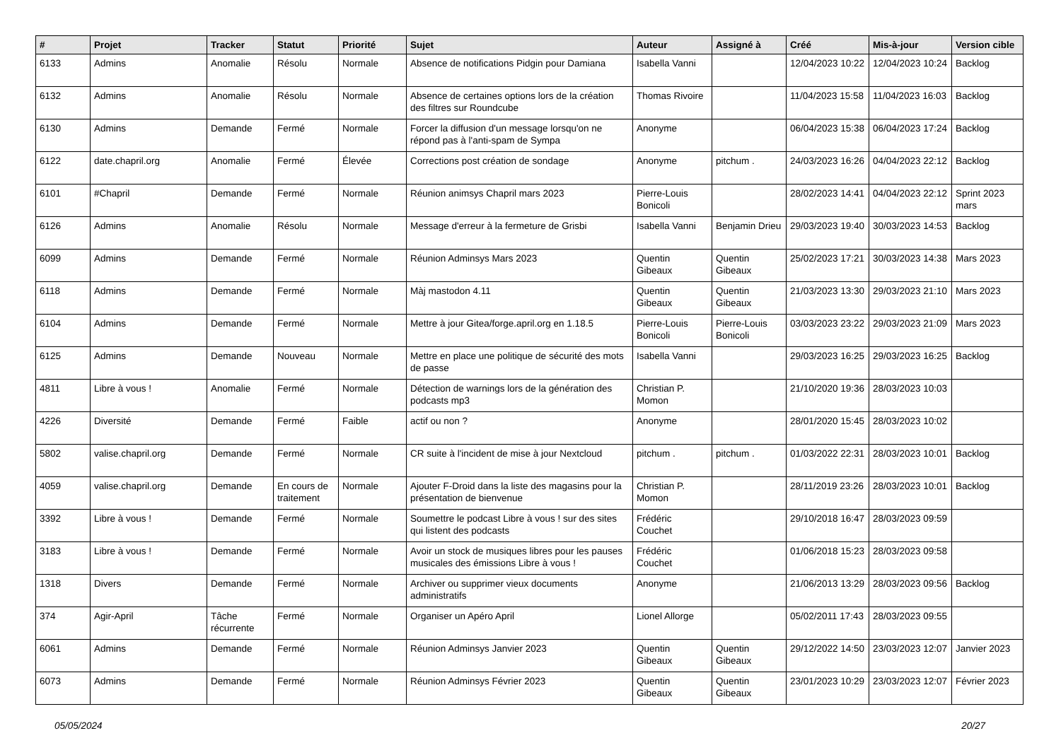| # | Projet | Tracker | Statut | Priorité | Sujet | Auteur | Assigné à | Créé | Mis-à-jour | Version cible |
| --- | --- | --- | --- | --- | --- | --- | --- | --- | --- | --- |
| 6133 | Admins | Anomalie | Résolu | Normale | Absence de notifications Pidgin pour Damiana | Isabella Vanni | | 12/04/2023 10:22 | 12/04/2023 10:24 | Backlog |
| 6132 | Admins | Anomalie | Résolu | Normale | Absence de certaines options lors de la création des filtres sur Roundcube | Thomas Rivoire | | 11/04/2023 15:58 | 11/04/2023 16:03 | Backlog |
| 6130 | Admins | Demande | Fermé | Normale | Forcer la diffusion d'un message lorsqu'on ne répond pas à l'anti-spam de Sympa | Anonyme | | 06/04/2023 15:38 | 06/04/2023 17:24 | Backlog |
| 6122 | date.chapril.org | Anomalie | Fermé | Élevée | Corrections post création de sondage | Anonyme | pitchum . | 24/03/2023 16:26 | 04/04/2023 22:12 | Backlog |
| 6101 | #Chapril | Demande | Fermé | Normale | Réunion animsys Chapril mars 2023 | Pierre-Louis Bonicoli | | 28/02/2023 14:41 | 04/04/2023 22:12 | Sprint 2023 mars |
| 6126 | Admins | Anomalie | Résolu | Normale | Message d'erreur à la fermeture de Grisbi | Isabella Vanni | Benjamin Drieu | 29/03/2023 19:40 | 30/03/2023 14:53 | Backlog |
| 6099 | Admins | Demande | Fermé | Normale | Réunion Adminsys Mars 2023 | Quentin Gibeaux | Quentin Gibeaux | 25/02/2023 17:21 | 30/03/2023 14:38 | Mars 2023 |
| 6118 | Admins | Demande | Fermé | Normale | Màj mastodon 4.11 | Quentin Gibeaux | Quentin Gibeaux | 21/03/2023 13:30 | 29/03/2023 21:10 | Mars 2023 |
| 6104 | Admins | Demande | Fermé | Normale | Mettre à jour Gitea/forge.april.org en 1.18.5 | Pierre-Louis Bonicoli | Pierre-Louis Bonicoli | 03/03/2023 23:22 | 29/03/2023 21:09 | Mars 2023 |
| 6125 | Admins | Demande | Nouveau | Normale | Mettre en place une politique de sécurité des mots de passe | Isabella Vanni | | 29/03/2023 16:25 | 29/03/2023 16:25 | Backlog |
| 4811 | Libre à vous ! | Anomalie | Fermé | Normale | Détection de warnings lors de la génération des podcasts mp3 | Christian P. Momon | | 21/10/2020 19:36 | 28/03/2023 10:03 | |
| 4226 | Diversité | Demande | Fermé | Faible | actif ou non ? | Anonyme | | 28/01/2020 15:45 | 28/03/2023 10:02 | |
| 5802 | valise.chapril.org | Demande | Fermé | Normale | CR suite à l'incident de mise à jour Nextcloud | pitchum . | pitchum . | 01/03/2022 22:31 | 28/03/2023 10:01 | Backlog |
| 4059 | valise.chapril.org | Demande | En cours de traitement | Normale | Ajouter F-Droid dans la liste des magasins pour la présentation de bienvenue | Christian P. Momon | | 28/11/2019 23:26 | 28/03/2023 10:01 | Backlog |
| 3392 | Libre à vous ! | Demande | Fermé | Normale | Soumettre le podcast Libre à vous ! sur des sites qui listent des podcasts | Frédéric Couchet | | 29/10/2018 16:47 | 28/03/2023 09:59 | |
| 3183 | Libre à vous ! | Demande | Fermé | Normale | Avoir un stock de musiques libres pour les pauses musicales des émissions Libre à vous ! | Frédéric Couchet | | 01/06/2018 15:23 | 28/03/2023 09:58 | |
| 1318 | Divers | Demande | Fermé | Normale | Archiver ou supprimer vieux documents administratifs | Anonyme | | 21/06/2013 13:29 | 28/03/2023 09:56 | Backlog |
| 374 | Agir-April | Tâche récurrente | Fermé | Normale | Organiser un Apéro April | Lionel Allorge | | 05/02/2011 17:43 | 28/03/2023 09:55 | |
| 6061 | Admins | Demande | Fermé | Normale | Réunion Adminsys Janvier 2023 | Quentin Gibeaux | Quentin Gibeaux | 29/12/2022 14:50 | 23/03/2023 12:07 | Janvier 2023 |
| 6073 | Admins | Demande | Fermé | Normale | Réunion Adminsys Février 2023 | Quentin Gibeaux | Quentin Gibeaux | 23/01/2023 10:29 | 23/03/2023 12:07 | Février 2023 |
05/05/2024 20/27